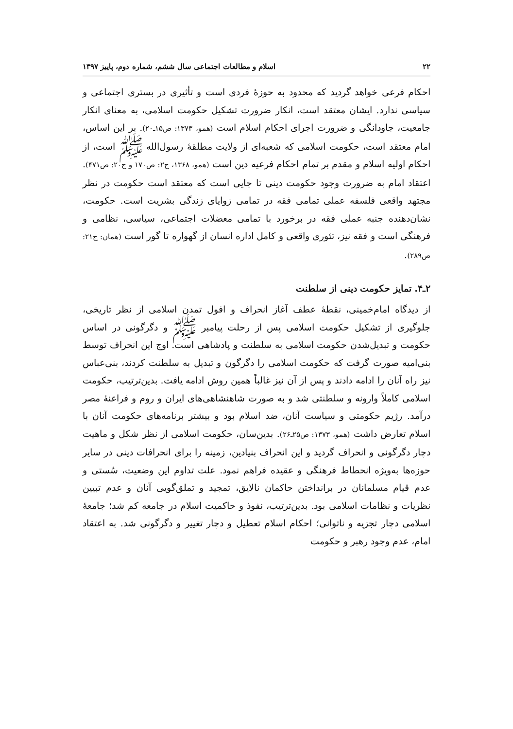۲۲ اسلام و مطالعات اجتماعی سال ششم، شماره دوم، پاییز ۱۳۹۷
احکام فرعی خواهد گردید که محدود به حوزهٔ فردی است و تأثیری در بستری اجتماعی و سیاسی ندارد. ایشان معتقد است، انکار ضرورت تشکیل حکومت اسلامی، به معنای انکار جامعیت، جاودانگی و ضرورت اجرای احکام اسلام است (همو، ۱۳۷۳: ص۱۵ـ۲۰). بر این اساس، امام معتقد است، حکومت اسلامی که شعبه‌ای از ولایت مطلقهٔ رسول‌الله ﷺ است، از احکام اولیه اسلام و مقدم بر تمام احکام فرعیه دین است (همو، ۱۳۶۸، ج۲: ص۱۷۰ و ج۲۰: ص۴۷۱). اعتقاد امام به ضرورت وجود حکومت دینی تا جایی است که معتقد است حکومت در نظر مجتهد واقعی فلسفه عملی تمامی فقه در تمامی زوایای زندگی بشریت است. حکومت، نشان‌دهنده جنبه عملی فقه در برخورد با تمامی معضلات اجتماعی، سیاسی، نظامی و فرهنگی است و فقه نیز، تئوری واقعی و کامل اداره انسان از گهواره تا گور است (همان: ج۲۱: ص۲۸۹).
۲ـ۴. تمایز حکومت دینی از سلطنت
از دیدگاه امام‌خمینی، نقطهٔ عطف آغاز انحراف و افول تمدن اسلامی از نظر تاریخی، جلوگیری از تشکیل حکومت اسلامی پس از رحلت پیامبر ﷺ و دگرگونی در اساس حکومت و تبدیل‌شدن حکومت اسلامی به سلطنت و پادشاهی است. اوج این انحراف توسط بنی‌امیه صورت گرفت که حکومت اسلامی را دگرگون و تبدیل به سلطنت کردند، بنی‌عباس نیز راه آنان را ادامه دادند و پس از آن نیز غالباً همین روش ادامه یافت. بدین‌ترتیب، حکومت اسلامی کاملاً وارونه و سلطنتی شد و به صورت شاهنشاهی‌های ایران و روم و فراعنهٔ مصر درآمد. رژیم حکومتی و سیاست آنان، ضد اسلام بود و بیشتر برنامه‌های حکومت آنان با اسلام تعارض داشت (همو، ۱۳۷۳: ص۲۵ـ۲۶). بدین‌سان، حکومت اسلامی از نظر شکل و ماهیت دچار دگرگونی و انحراف گردید و این انحراف بنیادین، زمینه را برای انحرافات دینی در سایر حوزه‌ها به‌ویژه انحطاط فرهنگی و عقیده فراهم نمود. علت تداوم این وضعیت، سُستی و عدم قیام مسلمانان در برانداختن حاکمان نالایق، تمجید و تملق‌گویی آنان و عدم تبیین نظریات و نظامات اسلامی بود. بدین‌ترتیب، نفوذ و حاکمیت اسلام در جامعه کم شد؛ جامعهٔ اسلامی دچار تجزیه و ناتوانی؛ احکام اسلام تعطیل و دچار تغییر و دگرگونی شد. به اعتقاد امام، عدم وجود رهبر و حکومت